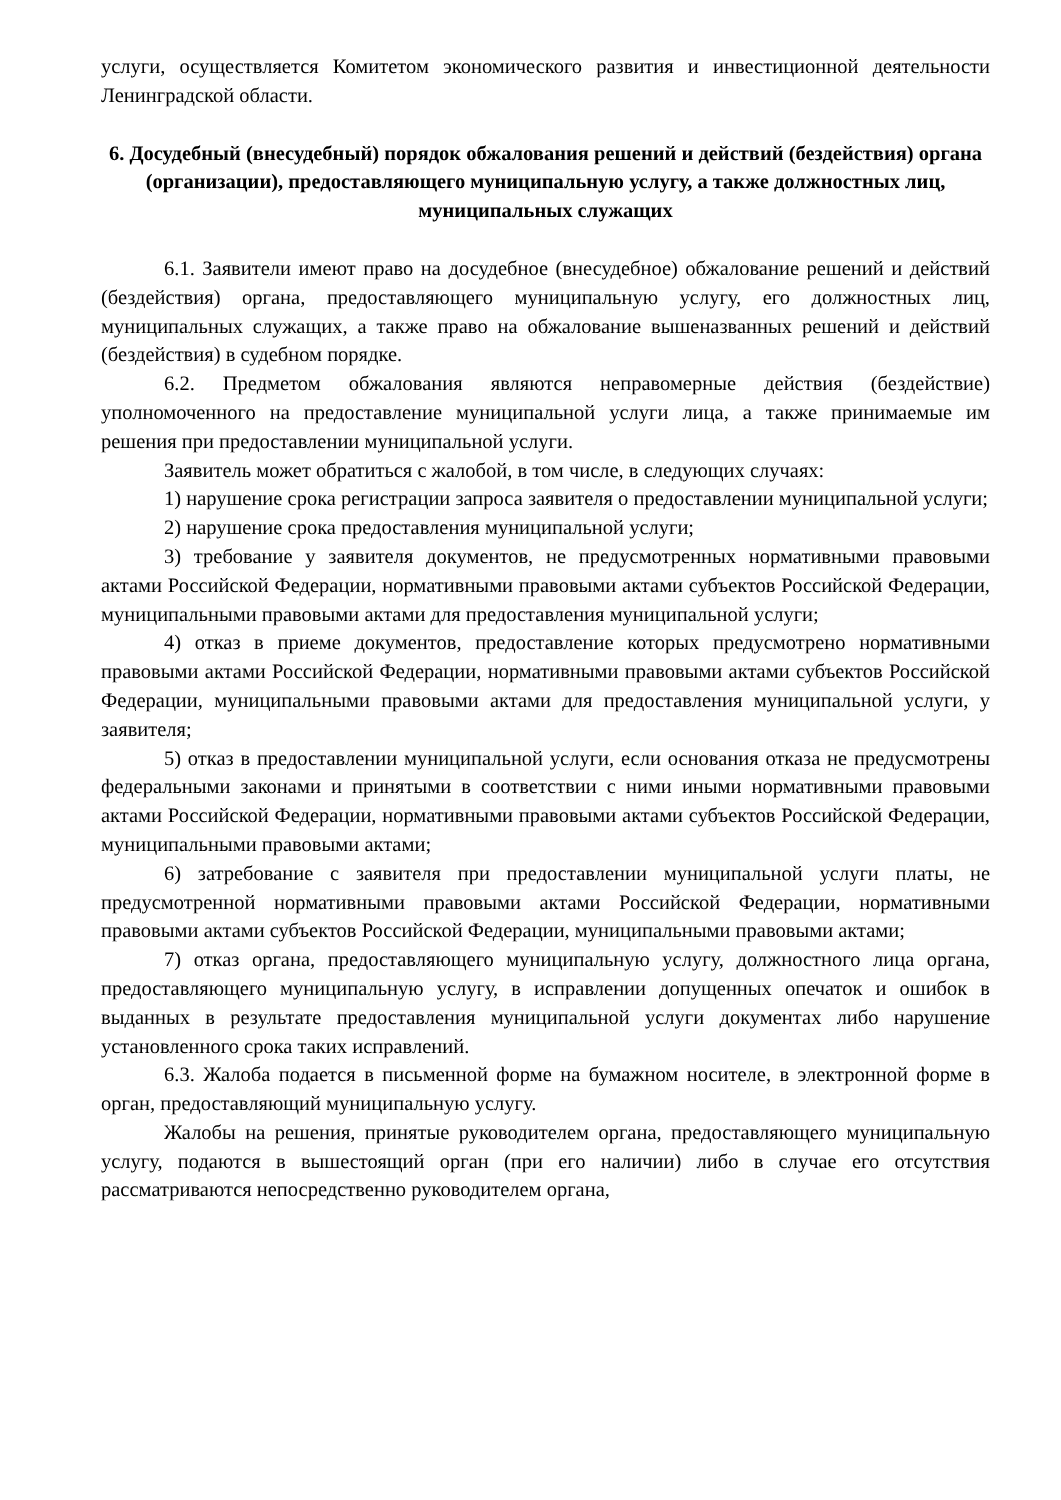услуги, осуществляется Комитетом экономического развития и инвестиционной деятельности Ленинградской области.
6. Досудебный (внесудебный) порядок обжалования решений и действий (бездействия) органа (организации), предоставляющего муниципальную услугу, а также должностных лиц, муниципальных служащих
6.1. Заявители имеют право на досудебное (внесудебное) обжалование решений и действий (бездействия) органа, предоставляющего муниципальную услугу, его должностных лиц, муниципальных служащих, а также право на обжалование вышеназванных решений и действий (бездействия) в судебном порядке.
6.2. Предметом обжалования являются неправомерные действия (бездействие) уполномоченного на предоставление муниципальной услуги лица, а также принимаемые им решения при предоставлении муниципальной услуги.
Заявитель может обратиться с жалобой, в том числе, в следующих случаях:
1) нарушение срока регистрации запроса заявителя о предоставлении муниципальной услуги;
2) нарушение срока предоставления муниципальной услуги;
3) требование у заявителя документов, не предусмотренных нормативными правовыми актами Российской Федерации, нормативными правовыми актами субъектов Российской Федерации, муниципальными правовыми актами для предоставления муниципальной услуги;
4) отказ в приеме документов, предоставление которых предусмотрено нормативными правовыми актами Российской Федерации, нормативными правовыми актами субъектов Российской Федерации, муниципальными правовыми актами для предоставления муниципальной услуги, у заявителя;
5) отказ в предоставлении муниципальной услуги, если основания отказа не предусмотрены федеральными законами и принятыми в соответствии с ними иными нормативными правовыми актами Российской Федерации, нормативными правовыми актами субъектов Российской Федерации, муниципальными правовыми актами;
6) затребование с заявителя при предоставлении муниципальной услуги платы, не предусмотренной нормативными правовыми актами Российской Федерации, нормативными правовыми актами субъектов Российской Федерации, муниципальными правовыми актами;
7) отказ органа, предоставляющего муниципальную услугу, должностного лица органа, предоставляющего муниципальную услугу, в исправлении допущенных опечаток и ошибок в выданных в результате предоставления муниципальной услуги документах либо нарушение установленного срока таких исправлений.
6.3. Жалоба подается в письменной форме на бумажном носителе, в электронной форме в орган, предоставляющий муниципальную услугу.
Жалобы на решения, принятые руководителем органа, предоставляющего муниципальную услугу, подаются в вышестоящий орган (при его наличии) либо в случае его отсутствия рассматриваются непосредственно руководителем органа,